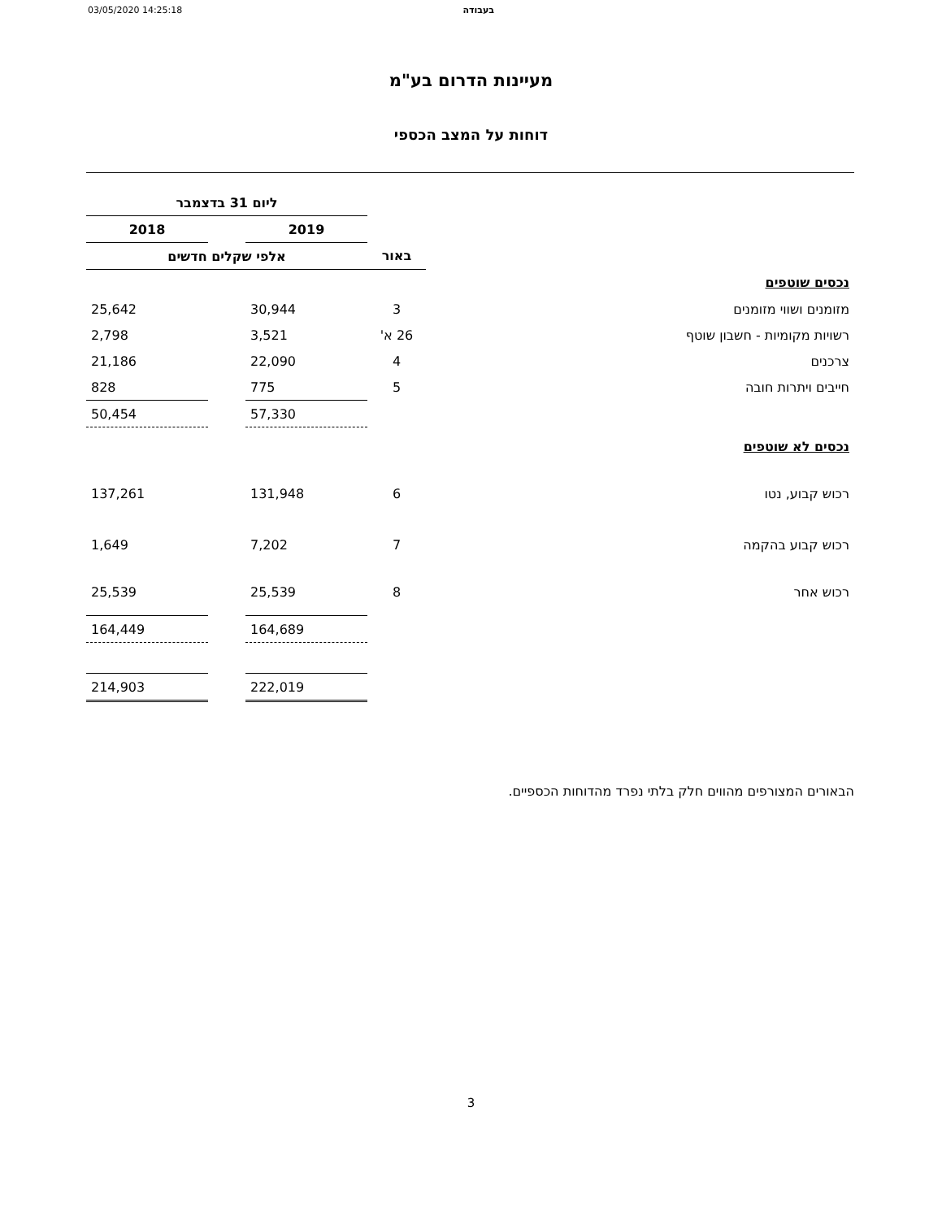03/05/2020 14:25:18 בעבודה
מעיינות הדרום בע"מ
דוחות על המצב הכספי
| | | ליום 31 בדצמבר | | |
| --- | --- | --- | --- | --- |
| | | 2019 | | 2018 |
| | באור | אלפי שקלים חדשים | | |
| נכסים שוטפים | | | | |
| מזומנים ושווי מזומנים | 3 | 30,944 | | 25,642 |
| רשויות מקומיות - חשבון שוטף | 26 א' | 3,521 | | 2,798 |
| צרכנים | 4 | 22,090 | | 21,186 |
| חייבים ויתרות חובה | 5 | 775 | | 828 |
| | | 57,330 | | 50,454 |
| נכסים לא שוטפים | | | | |
| רכוש קבוע, נטו | 6 | 131,948 | | 137,261 |
| רכוש קבוע בהקמה | 7 | 7,202 | | 1,649 |
| רכוש אחר | 8 | 25,539 | | 25,539 |
| | | 164,689 | | 164,449 |
| | | 222,019 | | 214,903 |
הבאורים המצורפים מהווים חלק בלתי נפרד מהדוחות הכספיים.
3